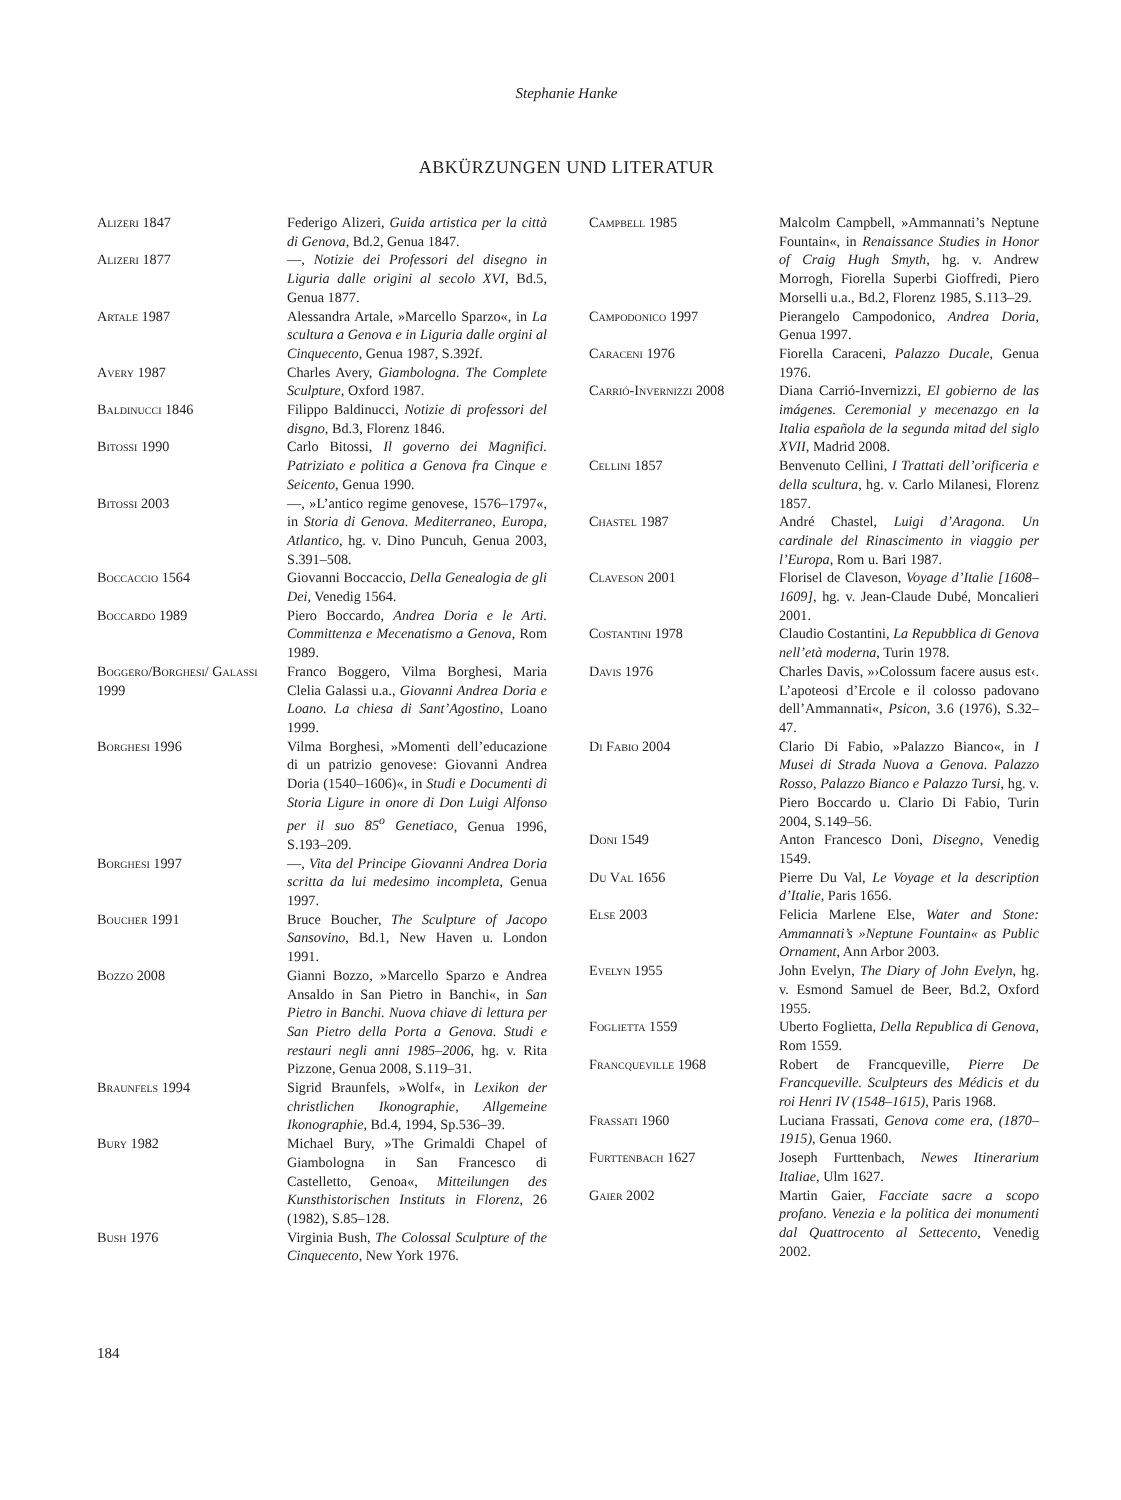Stephanie Hanke
ABKÜRZUNGEN UND LITERATUR
Alizeri 1847 Federigo Alizeri, Guida artistica per la città di Genova, Bd.2, Genua 1847.
Alizeri 1877 —, Notizie dei Professori del disegno in Liguria dalle origini al secolo XVI, Bd.5, Genua 1877.
Artale 1987 Alessandra Artale, »Marcello Sparzo«, in La scultura a Genova e in Liguria dalle orgini al Cinquecento, Genua 1987, S.392f.
Avery 1987 Charles Avery, Giambologna. The Complete Sculpture, Oxford 1987.
Baldinucci 1846 Filippo Baldinucci, Notizie di professori del disgno, Bd.3, Florenz 1846.
Bitossi 1990 Carlo Bitossi, Il governo dei Magnifici. Patriziato e politica a Genova fra Cinque e Seicento, Genua 1990.
Bitossi 2003 —, »L’antico regime genovese, 1576–1797«, in Storia di Genova. Mediterraneo, Europa, Atlantico, hg. v. Dino Puncuh, Genua 2003, S.391–508.
Boccaccio 1564 Giovanni Boccaccio, Della Genealogia de gli Dei, Venedig 1564.
Boccardo 1989 Piero Boccardo, Andrea Doria e le Arti. Committenza e Mecenatismo a Genova, Rom 1989.
Boggero/Borghesi/ Galassi 1999
Franco Boggero, Vilma Borghesi, Maria Clelia Galassi u.a., Giovanni Andrea Doria e Loano. La chiesa di Sant’Agostino, Loano 1999.
Borghesi 1996 Vilma Borghesi, »Momenti dell’educazione di un patrizio genovese: Giovanni Andrea Doria (1540–1606)«, in Studi e Documenti di Storia Ligure in onore di Don Luigi Alfonso per il suo 85<sup>o</sup> Genetiaco, Genua 1996, S.193–209.
Borghesi 1997 —, Vita del Principe Giovanni Andrea Doria scritta da lui medesimo incompleta, Genua 1997.
Boucher 1991 Bruce Boucher, The Sculpture of Jacopo Sansovino, Bd.1, New Haven u. London 1991.
Bozzo 2008 Gianni Bozzo, »Marcello Sparzo e Andrea Ansaldo in San Pietro in Banchi«, in San Pietro in Banchi. Nuova chiave di lettura per San Pietro della Porta a Genova. Studi e restauri negli anni 1985–2006, hg. v. Rita Pizzone, Genua 2008, S.119–31.
Braunfels 1994 Sigrid Braunfels, »Wolf«, in Lexikon der christlichen Ikonographie, Allgemeine Ikonographie, Bd.4, 1994, Sp.536–39.
Bury 1982 Michael Bury, »The Grimaldi Chapel of Giambologna in San Francesco di Castelletto, Genoa«, Mitteilungen des Kunsthistorischen Instituts in Florenz, 26 (1982), S.85–128.
Bush 1976 Virginia Bush, The Colossal Sculpture of the Cinquecento, New York 1976.
Campbell 1985 Malcolm Campbell, »Ammannati’s Neptune Fountain«, in Renaissance Studies in Honor of Craig Hugh Smyth, hg. v. Andrew Morrogh, Fiorella Superbi Gioffredi, Piero Morselli u.a., Bd.2, Florenz 1985, S.113–29.
Campodonico 1997 Pierangelo Campodonico, Andrea Doria, Genua 1997.
Caraceni 1976 Fiorella Caraceni, Palazzo Ducale, Genua 1976.
Carrió-Invernizzi 2008 Diana Carrió-Invernizzi, El gobierno de las imágenes. Ceremonial y mecenazgo en la Italia española de la segunda mitad del siglo XVII, Madrid 2008.
Cellini 1857 Benvenuto Cellini, I Trattati dell’orificeria e della scultura, hg. v. Carlo Milanesi, Florenz 1857.
Chastel 1987 André Chastel, Luigi d’Aragona. Un cardinale del Rinascimento in viaggio per l’Europa, Rom u. Bari 1987.
Claveson 2001 Florisel de Claveson, Voyage d’Italie [1608–1609], hg. v. Jean-Claude Dubé, Moncalieri 2001.
Costantini 1978 Claudio Costantini, La Repubblica di Genova nell’età moderna, Turin 1978.
Davis 1976 Charles Davis, »›Colossum facere ausus est‹. L’apoteosi d’Ercole e il colosso padovano dell’Ammannati«, Psicon, 3.6 (1976), S.32–47.
Di Fabio 2004 Clario Di Fabio, »Palazzo Bianco«, in I Musei di Strada Nuova a Genova. Palazzo Rosso, Palazzo Bianco e Palazzo Tursi, hg. v. Piero Boccardo u. Clario Di Fabio, Turin 2004, S.149–56.
Doni 1549 Anton Francesco Doni, Disegno, Venedig 1549.
Du Val 1656 Pierre Du Val, Le Voyage et la description d’Italie, Paris 1656.
Else 2003 Felicia Marlene Else, Water and Stone: Ammannati’s »Neptune Fountain« as Public Ornament, Ann Arbor 2003.
Evelyn 1955 John Evelyn, The Diary of John Evelyn, hg. v. Esmond Samuel de Beer, Bd.2, Oxford 1955.
Foglietta 1559 Uberto Foglietta, Della Republica di Genova, Rom 1559.
Francqueville 1968 Robert de Francqueville, Pierre De Francqueville. Sculpteurs des Médicis et du roi Henri IV (1548–1615), Paris 1968.
Frassati 1960 Luciana Frassati, Genova come era, (1870–1915), Genua 1960.
Furttenbach 1627 Joseph Furttenbach, Newes Itinerarium Italiae, Ulm 1627.
Gaier 2002 Martin Gaier, Facciate sacre a scopo profano. Venezia e la politica dei monumenti dal Quattrocento al Settecento, Venedig 2002.
184